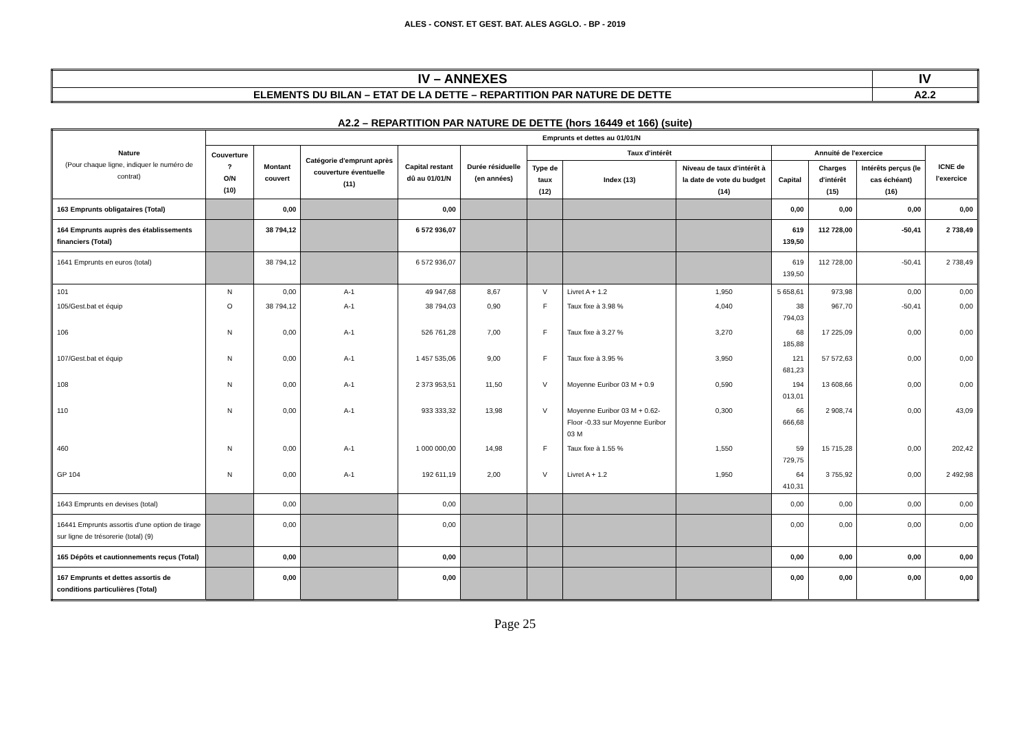ALES - CONST. ET GEST. BAT. ALES AGGLO. - BP - 2019
| IV – ANNEXES | IV |
| ELEMENTS DU BILAN – ETAT DE LA DETTE – REPARTITION PAR NATURE DE DETTE | A2.2 |
A2.2 – REPARTITION PAR NATURE DE DETTE (hors 16449 et 166) (suite)
| Nature (Pour chaque ligne, indiquer le numéro de contrat) | Emprunts et dettes au 01/01/N | | | | | | | | | | | |
| --- | --- | --- | --- | --- | --- | --- | --- | --- | --- | --- | --- | --- |
| | Couverture ? O/N (10) | Montant couvert | Catégorie d'emprunt après couverture éventuelle (11) | Capital restant dû au 01/01/N | Durée résiduelle (en années) | Taux d'intérêt | | | Annuité de l'exercice | | | ICNE de l'exercice |
| | | | | | | Type de taux (12) | Index (13) | Niveau de taux d'intérêt à la date de vote du budget (14) | Capital | Charges d'intérêt (15) | Intérêts perçus (le cas échéant) (16) | |
| 163 Emprunts obligataires (Total) | | 0,00 | | 0,00 | | | | | 0,00 | 0,00 | 0,00 | 0,00 |
| 164 Emprunts auprès des établissements financiers (Total) | | 38 794,12 | | 6 572 936,07 | | | | | 619 139,50 | 112 728,00 | -50,41 | 2 738,49 |
| 1641 Emprunts en euros (total) | | 38 794,12 | | 6 572 936,07 | | | | | 619 139,50 | 112 728,00 | -50,41 | 2 738,49 |
| 101 | N | 0,00 | A-1 | 49 947,68 | 8,67 | V | Livret A + 1.2 | 1,950 | 5 658,61 | 973,98 | 0,00 | 0,00 |
| 105/Gest.bat et équip | O | 38 794,12 | A-1 | 38 794,03 | 0,90 | F | Taux fixe à 3.98 % | 4,040 | 38 794,03 | 967,70 | -50,41 | 0,00 |
| 106 | N | 0,00 | A-1 | 526 761,28 | 7,00 | F | Taux fixe à 3.27 % | 3,270 | 68 185,88 | 17 225,09 | 0,00 | 0,00 |
| 107/Gest.bat et équip | N | 0,00 | A-1 | 1 457 535,06 | 9,00 | F | Taux fixe à 3.95 % | 3,950 | 121 681,23 | 57 572,63 | 0,00 | 0,00 |
| 108 | N | 0,00 | A-1 | 2 373 953,51 | 11,50 | V | Moyenne Euribor 03 M + 0.9 | 0,590 | 194 013,01 | 13 608,66 | 0,00 | 0,00 |
| 110 | N | 0,00 | A-1 | 933 333,32 | 13,98 | V | Moyenne Euribor 03 M + 0.62-Floor -0.33 sur Moyenne Euribor 03 M | 0,300 | 66 666,68 | 2 908,74 | 0,00 | 43,09 |
| 460 | N | 0,00 | A-1 | 1 000 000,00 | 14,98 | F | Taux fixe à 1.55 % | 1,550 | 59 729,75 | 15 715,28 | 0,00 | 202,42 |
| GP 104 | N | 0,00 | A-1 | 192 611,19 | 2,00 | V | Livret A + 1.2 | 1,950 | 64 410,31 | 3 755,92 | 0,00 | 2 492,98 |
| 1643 Emprunts en devises (total) | | 0,00 | | 0,00 | | | | | 0,00 | 0,00 | 0,00 | 0,00 |
| 16441 Emprunts assortis d'une option de tirage sur ligne de trésorerie (total) (9) | | 0,00 | | 0,00 | | | | | 0,00 | 0,00 | 0,00 | 0,00 |
| 165 Dépôts et cautionnements reçus (Total) | | 0,00 | | 0,00 | | | | | 0,00 | 0,00 | 0,00 | 0,00 |
| 167 Emprunts et dettes assortis de conditions particulières (Total) | | 0,00 | | 0,00 | | | | | 0,00 | 0,00 | 0,00 | 0,00 |
Page 25